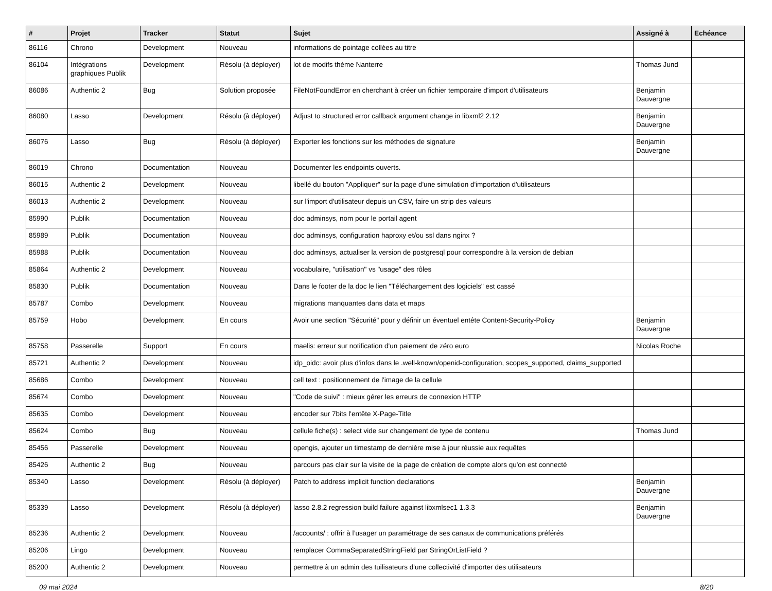| # | Projet | Tracker | Statut | Sujet | Assigné à | Echéance |
| --- | --- | --- | --- | --- | --- | --- |
| 86116 | Chrono | Development | Nouveau | informations de pointage collées au titre | | |
| 86104 | Intégrations graphiques Publik | Development | Résolu (à déployer) | lot de modifs thème Nanterre | Thomas Jund | |
| 86086 | Authentic 2 | Bug | Solution proposée | FileNotFoundError en cherchant à créer un fichier temporaire d'import d'utilisateurs | Benjamin Dauvergne | |
| 86080 | Lasso | Development | Résolu (à déployer) | Adjust to structured error callback argument change in libxml2 2.12 | Benjamin Dauvergne | |
| 86076 | Lasso | Bug | Résolu (à déployer) | Exporter les fonctions sur les méthodes de signature | Benjamin Dauvergne | |
| 86019 | Chrono | Documentation | Nouveau | Documenter les endpoints ouverts. | | |
| 86015 | Authentic 2 | Development | Nouveau | libellé du bouton "Appliquer" sur la page d'une simulation d'importation d'utilisateurs | | |
| 86013 | Authentic 2 | Development | Nouveau | sur l'import d'utilisateur depuis un CSV, faire un strip des valeurs | | |
| 85990 | Publik | Documentation | Nouveau | doc adminsys, nom pour le portail agent | | |
| 85989 | Publik | Documentation | Nouveau | doc adminsys, configuration haproxy et/ou ssl dans nginx ? | | |
| 85988 | Publik | Documentation | Nouveau | doc adminsys, actualiser la version de postgresql pour correspondre à la version de debian | | |
| 85864 | Authentic 2 | Development | Nouveau | vocabulaire, "utilisation" vs "usage" des rôles | | |
| 85830 | Publik | Documentation | Nouveau | Dans le footer de la doc le lien "Téléchargement des logiciels" est cassé | | |
| 85787 | Combo | Development | Nouveau | migrations manquantes dans data et maps | | |
| 85759 | Hobo | Development | En cours | Avoir une section "Sécurité" pour y définir un éventuel entête Content-Security-Policy | Benjamin Dauvergne | |
| 85758 | Passerelle | Support | En cours | maelis: erreur sur notification d'un paiement de zéro euro | Nicolas Roche | |
| 85721 | Authentic 2 | Development | Nouveau | idp_oidc: avoir plus d'infos dans le .well-known/openid-configuration, scopes_supported, claims_supported | | |
| 85686 | Combo | Development | Nouveau | cell text : positionnement de l'image de la cellule | | |
| 85674 | Combo | Development | Nouveau | "Code de suivi" : mieux gérer les erreurs de connexion HTTP | | |
| 85635 | Combo | Development | Nouveau | encoder sur 7bits l'entête X-Page-Title | | |
| 85624 | Combo | Bug | Nouveau | cellule fiche(s) : select vide sur changement de type de contenu | Thomas Jund | |
| 85456 | Passerelle | Development | Nouveau | opengis, ajouter un timestamp de dernière mise à jour réussie aux requêtes | | |
| 85426 | Authentic 2 | Bug | Nouveau | parcours pas clair sur la visite de la page de création de compte alors qu'on est connecté | | |
| 85340 | Lasso | Development | Résolu (à déployer) | Patch to address implicit function declarations | Benjamin Dauvergne | |
| 85339 | Lasso | Development | Résolu (à déployer) | lasso 2.8.2 regression build failure against libxmlsec1 1.3.3 | Benjamin Dauvergne | |
| 85236 | Authentic 2 | Development | Nouveau | /accounts/ : offrir à l’usager un paramétrage de ses canaux de communications préférés | | |
| 85206 | Lingo | Development | Nouveau | remplacer CommaSeparatedStringField par StringOrListField ? | | |
| 85200 | Authentic 2 | Development | Nouveau | permettre à un admin des tuilisateurs d'une collectivité d'importer des utilisateurs | | |
09 mai 2024 8/20